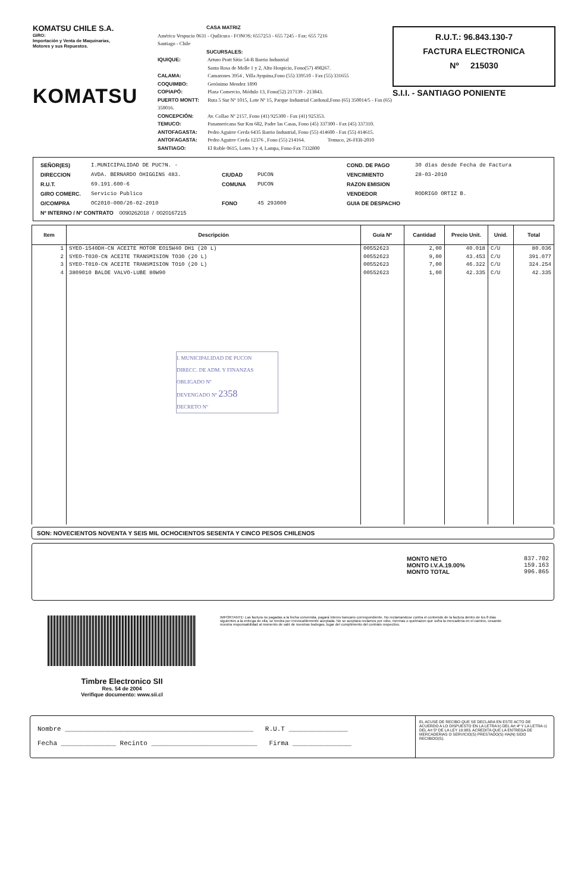KOMATSU CHILE S.A.
GIRO:
Importación y Venta de Maquinarias,
Motores y sus Repuestos.
KOMATSU
CASA MATRIZ
Américo Vespucio 0631 - Quilicura - FONOS: 6557253 - 655 7245 - Fax: 655 7216
Santiago - Chile
SUCURSALES:
IQUIQUE: Arturo Pratt Sitio 54-B Barrio Industrial
Santa Rosa de Molle 1 y 2, Alto Hospicio, Fono(57) 498267.
CALAMA: Camarones 3954 , Villa Ayquina,Fono (55) 339510 - Fax (55) 331655
COQUIMBO: Gerónimo Mendez 1890
COPIAPÓ: Plaza Comercio, Módulo 13, Fono(52) 217139 - 213843.
PUERTO MONTT: Ruta 5 Sur Nº 1015, Lote Nº 15, Parque Industrial Cardonal,Fono (65) 350014/5 - Fax (65) 350016.
CONCEPCIÓN: Av. Collao Nº 2157, Fono (41) 925300 - Fax (41) 925353.
TEMUCO: Panamericana Sur Km 682, Padre las Casas, Fono (45) 337300 - Fax (45) 337310.
ANTOFAGASTA: Pedro Aguirre Cerda 6435 Barrio Industrial, Fono (55) 414600 - Fax (55) 414615.
ANTOFAGASTA: Pedro Aguirre Cerda 12376 , Fono (55) 214164. Temuco, 26-FEB-2010
SANTIAGO: El Roble 0615, Lotes 3 y 4, Lampa, Fono-Fax 7332800
R.U.T.: 96.843.130-7
FACTURA ELECTRONICA
Nº 215030
S.I.I. - SANTIAGO PONIENTE
SEÑOR(ES) I.MUNICIPALIDAD DE PUC?N. - COND. DE PAGO 30 días desde Fecha de Factura DIRECCION AVDA. BERNARDO OHIGGINS 483. CIUDAD PUCON VENCIMIENTO 28-03-2010 R.U.T. 69.191.600-6 COMUNA PUCON RAZON EMISION GIRO COMERC. Servicio Publico VENDEDOR RODRIGO ORTIZ B. O/COMPRA OC2010-000/26-02-2010 FONO 45 293000 GUIA DE DESPACHO Nº INTERNO / Nº CONTRATO 0090262018 / 0020167215
| Item | Descripción | Guía Nº | Cantidad | Precio Unit. | Unid. | Total |
| --- | --- | --- | --- | --- | --- | --- |
| 1 2 3 4 | SYEO-1540DH-CN ACEITE MOTOR EO15W40 DH1 (20 L) SYEO-T030-CN ACEITE TRANSMISION TO30 (20 L) SYEO-T010-CN ACEITE TRANSMISION TO10 (20 L) 3809010 BALDE VALVO-LUBE 80W90 I. MUNICIPALIDAD DE PUCON DIRECC. DE ADM. Y FINANZAS OBLIGADO Nº DEVENGADO Nº 2358 DECRETO Nº | 00552623 00552623 00552623 00552623 | 2,00 9,00 7,00 1,00 | 40.018 43.453 46.322 42.335 | C/U C/U C/U C/U | 80.036 391.077 324.254 42.335 |
SON: NOVECIENTOS NOVENTA Y SEIS MIL OCHOCIENTOS SESENTA Y CINCO PESOS CHILENOS
MONTO NETO 837.702
MONTO I.V.A.19.00% 159.163
MONTO TOTAL 996.865
Timbre Electronico SII
Res. 54 de 2004
Verifique documento: www.sii.cl
IMPORTANTE: Las factura no pagadas a la fecha convenida, pagará interes bancario correspondiente. No reclamandose contra el contenido de la factura dentro de los 8 dias siguientes a la entrega de ella, se tendra por irrevocablemente aceptada. No se aceptara reclamos por robo, mermas o quebrazon que sufra la mercaderia en el camino, cesando nuestra responsabilidad al momento de salir de nuestras bodegas, lugar del cumplimiento del contrato respectivo.
Nombre ________________________________________________ R.U.T _______________
Fecha ______________ Recinto ___________________________ Firma _______________
EL ACUSE DE RECIBO QUE SE DECLARA EN ESTE ACTO DE ACUERDO A LO DISPUESTO EN LA LETRA b) DEL Art 4º Y LA LETRA c) DEL Art 5º DE LA LEY 19.983, ACREDITA QUE LA ENTREGA DE MERCADERIAS O SERVICIO(S) PRESTADO(S) HA(N) SIDO RECIBIDO(S).